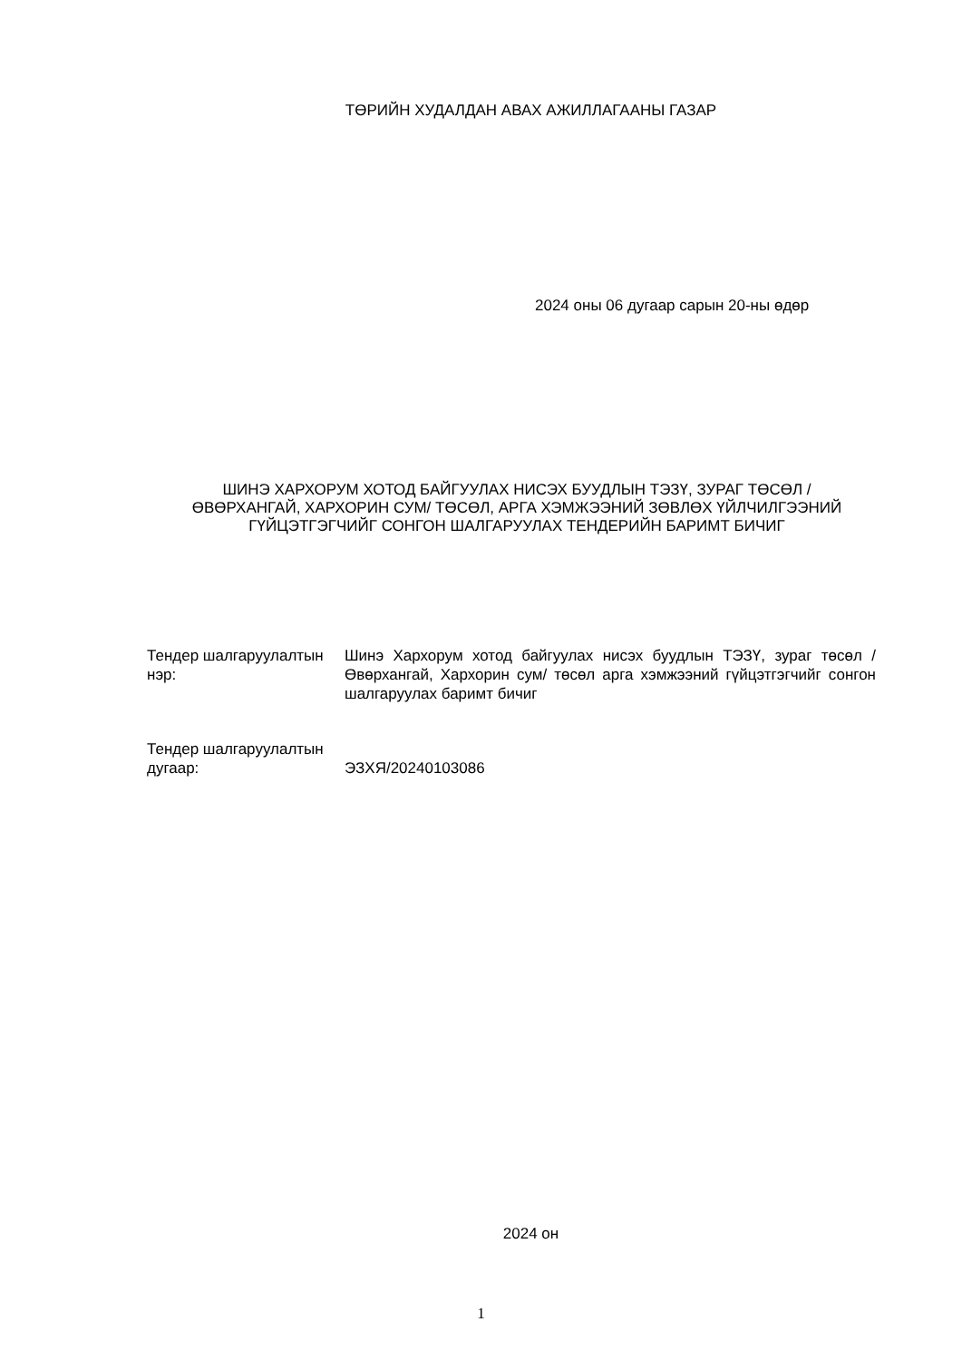ТӨРИЙН ХУДАЛДАН АВАХ АЖИЛЛАГААНЫ ГАЗАР
2024 оны 06 дугаар сарын 20-ны өдөр
ШИНЭ ХАРХОРУМ ХОТОД БАЙГУУЛАХ НИСЭХ БУУДЛЫН ТЭЗҮ, ЗУРАГ ТӨСӨЛ /ӨВӨРХАНГАЙ, ХАРХОРИН СУМ/ ТӨСӨЛ, АРГА ХЭМЖЭЭНИЙ ЗӨВЛӨХ ҮЙЛЧИЛГЭЭНИЙ ГҮЙЦЭТГЭГЧИЙГ СОНГОН ШАЛГАРУУЛАХ ТЕНДЕРИЙН БАРИМТ БИЧИГ
| Тендер шалгаруулалтын нэр: | Шинэ Хархорум хотод байгуулах нисэх буудлын ТЭЗҮ, зураг төсөл /Өвөрхангай, Хархорин сум/ төсөл арга хэмжээний гүйцэтгэгчийг сонгон шалгаруулах баримт бичиг |
| Тендер шалгаруулалтын дугаар: | ЭЗХЯ/20240103086 |
2024 он
1